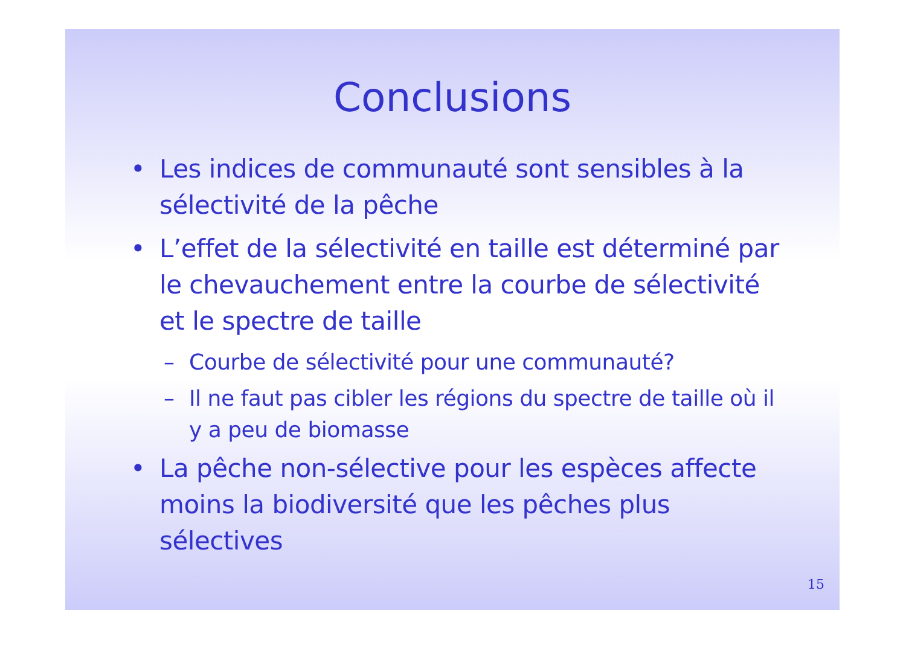Conclusions
• Les indices de communauté sont sensibles à la sélectivité de la pêche
• L’effet de la sélectivité en taille est déterminé par le chevauchement entre la courbe de sélectivité et le spectre de taille
– Courbe de sélectivité pour une communauté?
– Il ne faut pas cibler les régions du spectre de taille où il y a peu de biomasse
• La pêche non-sélective pour les espèces affecte moins la biodiversité que les pêches plus sélectives
15